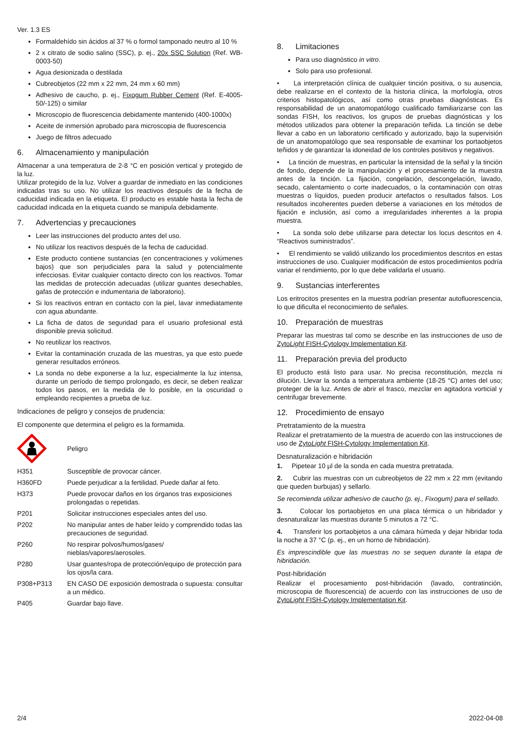Ver. 1.3 ES
Formaldehído sin ácidos al 37 % o formol tamponado neutro al 10 %
2 x citrato de sodio salino (SSC), p. ej., 20x SSC Solution (Ref. WB-0003-50)
Agua desionizada o destilada
Cubreobjetos (22 mm x 22 mm, 24 mm x 60 mm)
Adhesivo de caucho, p. ej., Fixogum Rubber Cement (Ref. E-4005-50/-125) o similar
Microscopio de fluorescencia debidamente mantenido (400-1000x)
Aceite de inmersión aprobado para microscopia de fluorescencia
Juego de filtros adecuado
6. Almacenamiento y manipulación
Almacenar a una temperatura de 2-8 °C en posición vertical y protegido de la luz.
Utilizar protegido de la luz. Volver a guardar de inmediato en las condiciones indicadas tras su uso. No utilizar los reactivos después de la fecha de caducidad indicada en la etiqueta. El producto es estable hasta la fecha de caducidad indicada en la etiqueta cuando se manipula debidamente.
7. Advertencias y precauciones
Leer las instrucciones del producto antes del uso.
No utilizar los reactivos después de la fecha de caducidad.
Este producto contiene sustancias (en concentraciones y volúmenes bajos) que son perjudiciales para la salud y potencialmente infecciosas. Evitar cualquier contacto directo con los reactivos. Tomar las medidas de protección adecuadas (utilizar guantes desechables, gafas de protección e indumentaria de laboratorio).
Si los reactivos entran en contacto con la piel, lavar inmediatamente con agua abundante.
La ficha de datos de seguridad para el usuario profesional está disponible previa solicitud.
No reutilizar los reactivos.
Evitar la contaminación cruzada de las muestras, ya que esto puede generar resultados erróneos.
La sonda no debe exponerse a la luz, especialmente la luz intensa, durante un período de tiempo prolongado, es decir, se deben realizar todos los pasos, en la medida de lo posible, en la oscuridad o empleando recipientes a prueba de luz.
Indicaciones de peligro y consejos de prudencia:
El componente que determina el peligro es la formamida.
Peligro
| H351 | Susceptible de provocar cáncer. |
| H360FD | Puede perjudicar a la fertilidad. Puede dañar al feto. |
| H373 | Puede provocar daños en los órganos tras exposiciones prolongadas o repetidas. |
| P201 | Solicitar instrucciones especiales antes del uso. |
| P202 | No manipular antes de haber leído y comprendido todas las precauciones de seguridad. |
| P260 | No respirar polvos/humos/gases/ nieblas/vapores/aerosoles. |
| P280 | Usar guantes/ropa de protección/equipo de protección para los ojos/la cara. |
| P308+P313 | EN CASO DE exposición demostrada o supuesta: consultar a un médico. |
| P405 | Guardar bajo llave. |
8. Limitaciones
Para uso diagnóstico in vitro.
Solo para uso profesional.
• La interpretación clínica de cualquier tinción positiva, o su ausencia, debe realizarse en el contexto de la historia clínica, la morfología, otros criterios histopatológicos, así como otras pruebas diagnósticas. Es responsabilidad de un anatomopatólogo cualificado familiarizarse con las sondas FISH, los reactivos, los grupos de pruebas diagnósticas y los métodos utilizados para obtener la preparación teñida. La tinción se debe llevar a cabo en un laboratorio certificado y autorizado, bajo la supervisión de un anatomopatólogo que sea responsable de examinar los portaobjetos teñidos y de garantizar la idoneidad de los controles positivos y negativos.
• La tinción de muestras, en particular la intensidad de la señal y la tinción de fondo, depende de la manipulación y el procesamiento de la muestra antes de la tinción. La fijación, congelación, descongelación, lavado, secado, calentamiento o corte inadecuados, o la contaminación con otras muestras o líquidos, pueden producir artefactos o resultados falsos. Los resultados incoherentes pueden deberse a variaciones en los métodos de fijación e inclusión, así como a irregularidades inherentes a la propia muestra.
• La sonda solo debe utilizarse para detectar los locus descritos en 4. “Reactivos suministrados”.
• El rendimiento se validó utilizando los procedimientos descritos en estas instrucciones de uso. Cualquier modificación de estos procedimientos podría variar el rendimiento, por lo que debe validarla el usuario.
9. Sustancias interferentes
Los eritrocitos presentes en la muestra podrían presentar autofluorescencia, lo que dificulta el reconocimiento de señales.
10. Preparación de muestras
Preparar las muestras tal como se describe en las instrucciones de uso de ZytoLight FISH-Cytology Implementation Kit.
11. Preparación previa del producto
El producto está listo para usar. No precisa reconstitución, mezcla ni dilución. Llevar la sonda a temperatura ambiente (18-25 °C) antes del uso; proteger de la luz. Antes de abrir el frasco, mezclar en agitadora vorticial y centrifugar brevemente.
12. Procedimiento de ensayo
Pretratamiento de la muestra
Realizar el pretratamiento de la muestra de acuerdo con las instrucciones de uso de ZytoLight FISH-Cytology Implementation Kit.
Desnaturalización e hibridación
1. Pipetear 10 µl de la sonda en cada muestra pretratada.
2. Cubrir las muestras con un cubreobjetos de 22 mm x 22 mm (evitando que queden burbujas) y sellarlo.
Se recomienda utilizar adhesivo de caucho (p. ej., Fixogum) para el sellado.
3. Colocar los portaobjetos en una placa térmica o un hibridador y desnaturalizar las muestras durante 5 minutos a 72 °C.
4. Transferir los portaobjetos a una cámara húmeda y dejar hibridar toda la noche a 37 °C (p. ej., en un horno de hibridación).
Es imprescindible que las muestras no se sequen durante la etapa de hibridación.
Post-hibridación
Realizar el procesamiento post-hibridación (lavado, contratinción, microscopia de fluorescencia) de acuerdo con las instrucciones de uso de ZytoLight FISH-Cytology Implementation Kit.
2/4 2022-04-08